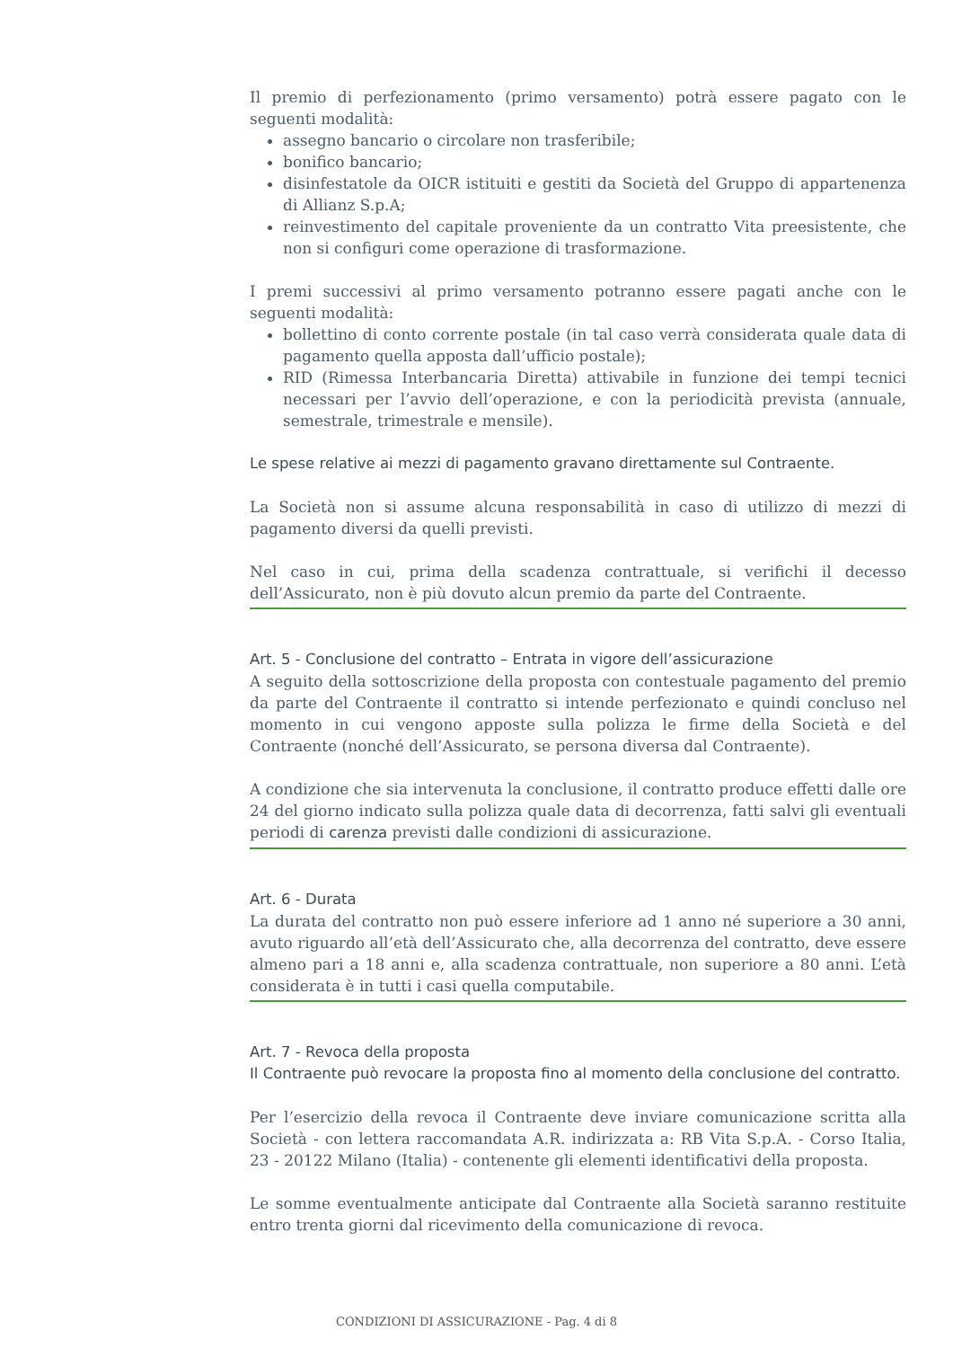Il premio di perfezionamento (primo versamento) potrà essere pagato con le seguenti modalità:
assegno bancario o circolare non trasferibile;
bonifico bancario;
disinfestatole da OICR istituiti e gestiti da Società del Gruppo di appartenenza di Allianz S.p.A;
reinvestimento del capitale proveniente da un contratto Vita preesistente, che non si configuri come operazione di trasformazione.
I premi successivi al primo versamento potranno essere pagati anche con le seguenti modalità:
bollettino di conto corrente postale (in tal caso verrà considerata quale data di pagamento quella apposta dall’ufficio postale);
RID (Rimessa Interbancaria Diretta) attivabile in funzione dei tempi tecnici necessari per l’avvio dell’operazione, e con la periodicità prevista (annuale, semestrale, trimestrale e mensile).
Le spese relative ai mezzi di pagamento gravano direttamente sul Contraente.
La Società non si assume alcuna responsabilità in caso di utilizzo di mezzi di pagamento diversi da quelli previsti.
Nel caso in cui, prima della scadenza contrattuale, si verifichi il decesso dell’Assicurato, non è più dovuto alcun premio da parte del Contraente.
Art. 5 - Conclusione del contratto – Entrata in vigore dell’assicurazione
A seguito della sottoscrizione della proposta con contestuale pagamento del premio da parte del Contraente il contratto si intende perfezionato e quindi concluso nel momento in cui vengono apposte sulla polizza le firme della Società e del Contraente (nonché dell’Assicurato, se persona diversa dal Contraente).
A condizione che sia intervenuta la conclusione, il contratto produce effetti dalle ore 24 del giorno indicato sulla polizza quale data di decorrenza, fatti salvi gli eventuali periodi di carenza previsti dalle condizioni di assicurazione.
Art. 6 - Durata
La durata del contratto non può essere inferiore ad 1 anno né superiore a 30 anni, avuto riguardo all’età dell’Assicurato che, alla decorrenza del contratto, deve essere almeno pari a 18 anni e, alla scadenza contrattuale, non superiore a 80 anni. L’età considerata è in tutti i casi quella computabile.
Art. 7 - Revoca della proposta
Il Contraente può revocare la proposta fino al momento della conclusione del contratto.
Per l’esercizio della revoca il Contraente deve inviare comunicazione scritta alla Società - con lettera raccomandata A.R. indirizzata a: RB Vita S.p.A. - Corso Italia, 23 - 20122 Milano (Italia) - contenente gli elementi identificativi della proposta.
Le somme eventualmente anticipate dal Contraente alla Società saranno restituite entro trenta giorni dal ricevimento della comunicazione di revoca.
CONDIZIONI DI ASSICURAZIONE - Pag. 4 di 8